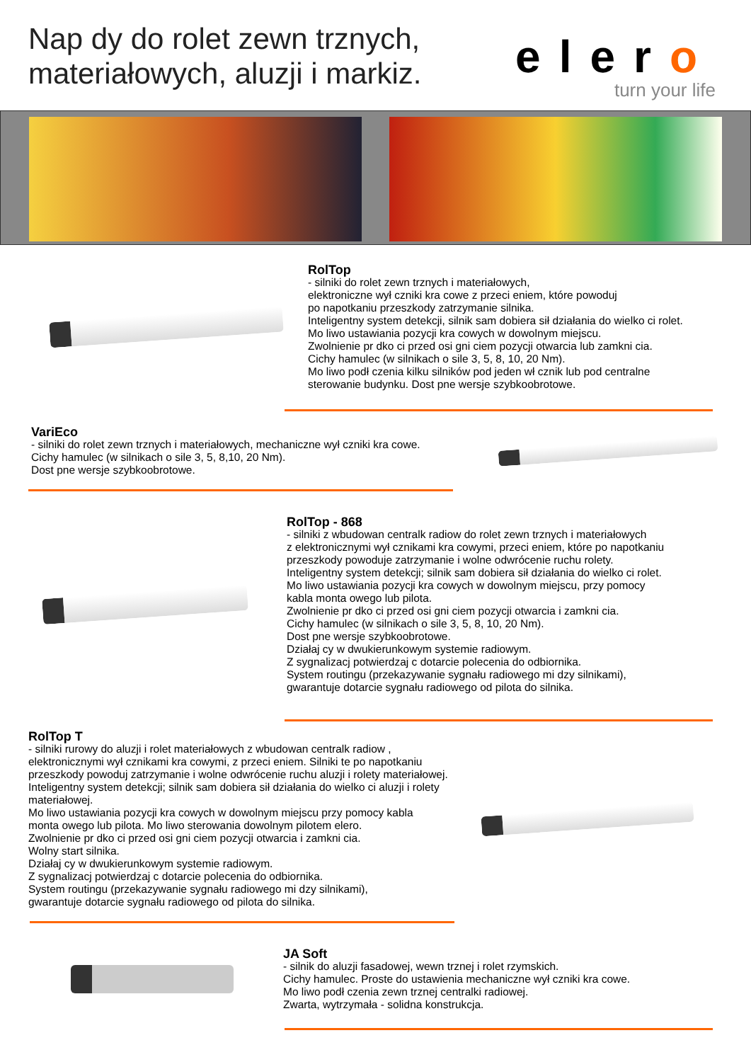Nap dy do rolet zewn trznych,
materiałowych, aluzji i markiz.
elero
turn your life
RolTop
- silniki do rolet zewn trznych i materiałowych,
elektroniczne wył czniki kra cowe z przeci eniem, które powoduj
po napotkaniu przeszkody zatrzymanie silnika.
Inteligentny system detekcji, silnik sam dobiera sił działania do wielko ci rolet.
Mo liwo ustawiania pozycji kra cowych w dowolnym miejscu.
Zwolnienie pr dko ci przed osi gni ciem pozycji otwarcia lub zamkni cia.
Cichy hamulec (w silnikach o sile 3, 5, 8, 10, 20 Nm).
Mo liwo podł czenia kilku silników pod jeden wł cznik lub pod centralne
sterowanie budynku. Dost pne wersje szybkoobrotowe.
VariEco
- silniki do rolet zewn trznych i materiałowych, mechaniczne wył czniki kra cowe.
Cichy hamulec (w silnikach o sile 3, 5, 8,10, 20 Nm).
Dost pne wersje szybkoobrotowe.
RolTop - 868
- silniki z wbudowan centralk radiow do rolet zewn trznych i materiałowych
z elektronicznymi wył cznikami kra cowymi, przeci eniem, które po napotkaniu
przeszkody powoduje zatrzymanie i wolne odwrócenie ruchu rolety.
Inteligentny system detekcji; silnik sam dobiera sił działania do wielko ci rolet.
Mo liwo ustawiania pozycji kra cowych w dowolnym miejscu, przy pomocy
kabla monta owego lub pilota.
Zwolnienie pr dko ci przed osi gni ciem pozycji otwarcia i zamkni cia.
Cichy hamulec (w silnikach o sile 3, 5, 8, 10, 20 Nm).
Dost pne wersje szybkoobrotowe.
Działaj cy w dwukierunkowym systemie radiowym.
Z sygnalizacj potwierdzaj c dotarcie polecenia do odbiornika.
System routingu (przekazywanie sygnału radiowego mi dzy silnikami),
gwarantuje dotarcie sygnału radiowego od pilota do silnika.
RolTop T
- silniki rurowy do aluzji i rolet materiałowych z wbudowan centralk radiow ,
elektronicznymi wył cznikami kra cowymi, z przeci eniem. Silniki te po napotkaniu
przeszkody powoduj zatrzymanie i wolne odwrócenie ruchu aluzji i rolety materiałowej.
Inteligentny system detekcji; silnik sam dobiera sił działania do wielko ci aluzji i rolety
materiałowej.
Mo liwo ustawiania pozycji kra cowych w dowolnym miejscu przy pomocy kabla
monta owego lub pilota. Mo liwo sterowania dowolnym pilotem elero.
Zwolnienie pr dko ci przed osi gni ciem pozycji otwarcia i zamkni cia.
Wolny start silnika.
Działaj cy w dwukierunkowym systemie radiowym.
Z sygnalizacj potwierdzaj c dotarcie polecenia do odbiornika.
System routingu (przekazywanie sygnału radiowego mi dzy silnikami),
gwarantuje dotarcie sygnału radiowego od pilota do silnika.
JA Soft
- silnik do aluzji fasadowej, wewn trznej i rolet rzymskich.
Cichy hamulec. Proste do ustawienia mechaniczne wył czniki kra cowe.
Mo liwo podł czenia zewn trznej centralki radiowej.
Zwarta, wytrzymała - solidna konstrukcja.